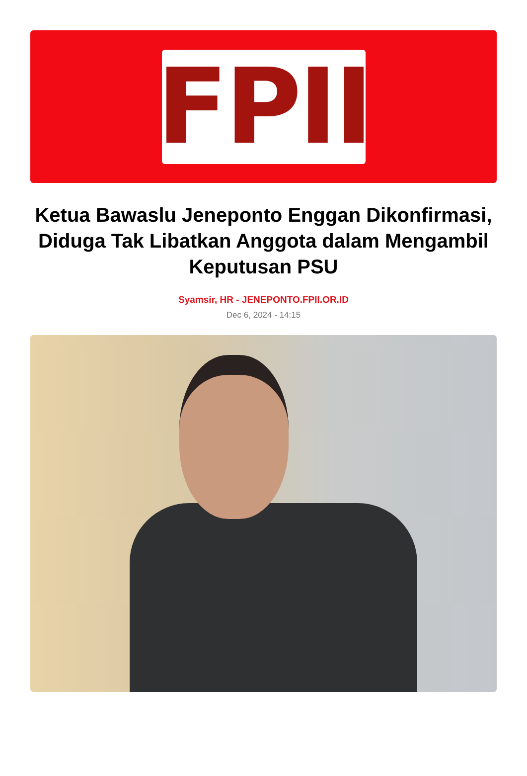FPII
Ketua Bawaslu Jeneponto Enggan Dikonfirmasi, Diduga Tak Libatkan Anggota dalam Mengambil Keputusan PSU
Syamsir, HR - JENEPONTO.FPII.OR.ID
Dec 6, 2024 - 14:15